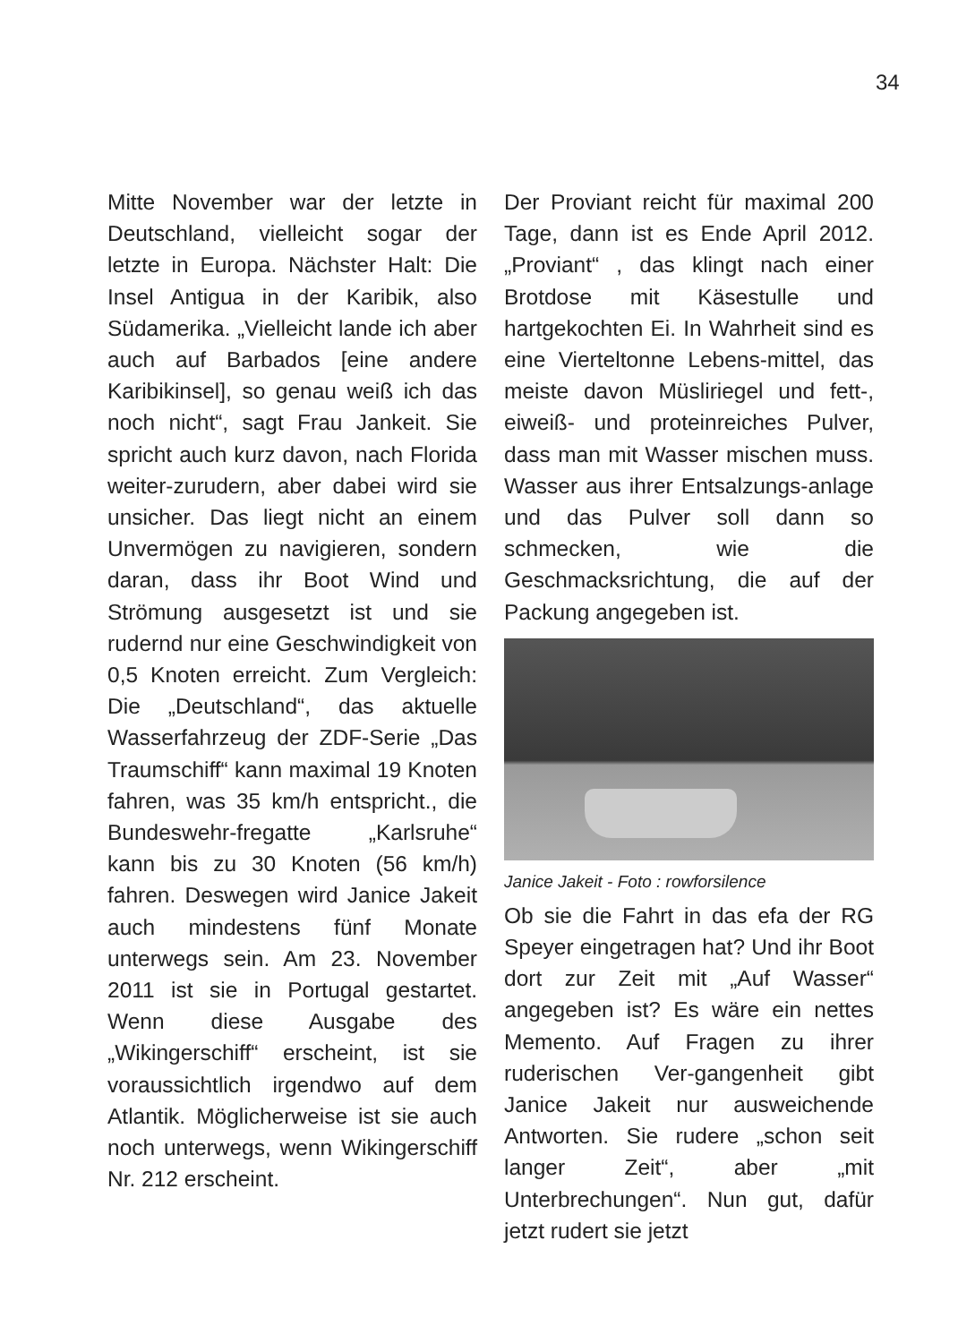34
Mitte November war der letzte in Deutschland, vielleicht sogar der letzte in Europa. Nächster Halt: Die Insel Antigua in der Karibik, also Südamerika. „Vielleicht lande ich aber auch auf Barbados [eine andere Karibikinsel], so genau weiß ich das noch nicht“, sagt Frau Jankeit. Sie spricht auch kurz davon, nach Florida weiter-zurudern, aber dabei wird sie unsicher. Das liegt nicht an einem Unvermögen zu navigieren, sondern daran, dass ihr Boot Wind und Strömung ausgesetzt ist und sie rudernd nur eine Geschwindigkeit von 0,5 Knoten erreicht. Zum Vergleich: Die „Deutschland“, das aktuelle Wasserfahrzeug der ZDF-Serie „Das Traumschiff“ kann maximal 19 Knoten fahren, was 35 km/h entspricht., die Bundeswehr-fregatte „Karlsruhe“ kann bis zu 30 Knoten (56 km/h) fahren. Deswegen wird Janice Jakeit auch mindestens fünf Monate unterwegs sein. Am 23. November 2011 ist sie in Portugal gestartet. Wenn diese Ausgabe des „Wikingerschiff“ erscheint, ist sie voraussichtlich irgendwo auf dem Atlantik. Möglicherweise ist sie auch noch unterwegs, wenn Wikingerschiff Nr. 212 erscheint.
Der Proviant reicht für maximal 200 Tage, dann ist es Ende April 2012. „Proviant“ , das klingt nach einer Brotdose mit Käsestulle und hartgekochten Ei. In Wahrheit sind es eine Vierteltonne Lebens-mittel, das meiste davon Müsliriegel und fett-, eiweiß- und proteinreiches Pulver, dass man mit Wasser mischen muss. Wasser aus ihrer Entsalzungs-anlage und das Pulver soll dann so schmecken, wie die Geschmacksrichtung, die auf der Packung angegeben ist.
Janice Jakeit - Foto : rowforsilence
Ob sie die Fahrt in das efa der RG Speyer eingetragen hat? Und ihr Boot dort zur Zeit mit „Auf Wasser“ angegeben ist? Es wäre ein nettes Memento. Auf Fragen zu ihrer ruderischen Ver-gangenheit gibt Janice Jakeit nur ausweichende Antworten. Sie rudere „schon seit langer Zeit“, aber „mit Unterbrechungen“. Nun gut, dafür jetzt rudert sie jetzt